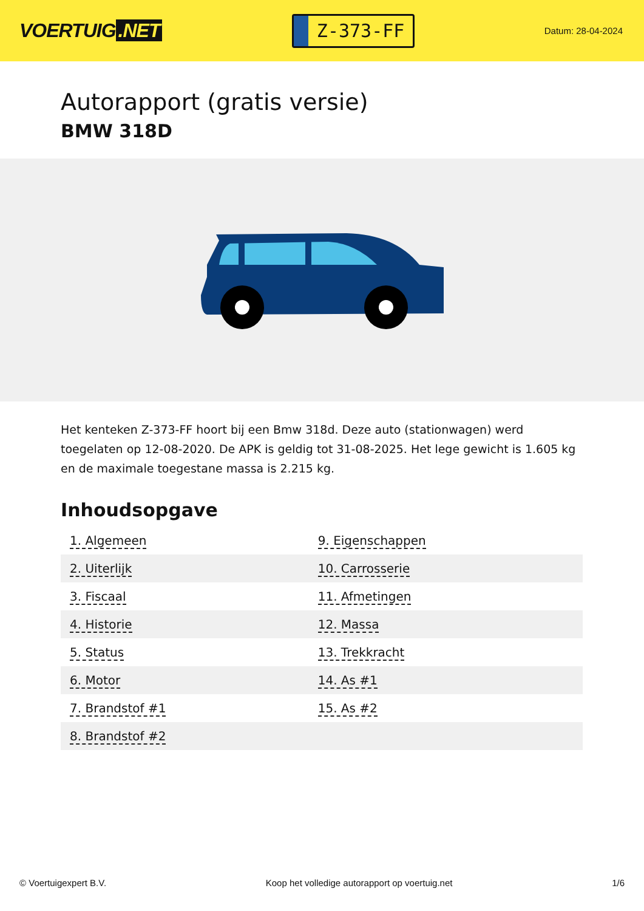VOERTUIG.NET
Z-373-FF
Datum: 28-04-2024
Autorapport (gratis versie)
BMW 318D
Het kenteken Z-373-FF hoort bij een Bmw 318d. Deze auto (stationwagen) werd toegelaten op 12-08-2020. De APK is geldig tot 31-08-2025. Het lege gewicht is 1.605 kg en de maximale toegestane massa is 2.215 kg.
Inhoudsopgave
| 1. Algemeen | 9. Eigenschappen |
| 2. Uiterlijk | 10. Carrosserie |
| 3. Fiscaal | 11. Afmetingen |
| 4. Historie | 12. Massa |
| 5. Status | 13. Trekkracht |
| 6. Motor | 14. As #1 |
| 7. Brandstof #1 | 15. As #2 |
| 8. Brandstof #2 | |
© Voertuigexpert B.V. Koop het volledige autorapport op voertuig.net 1/6